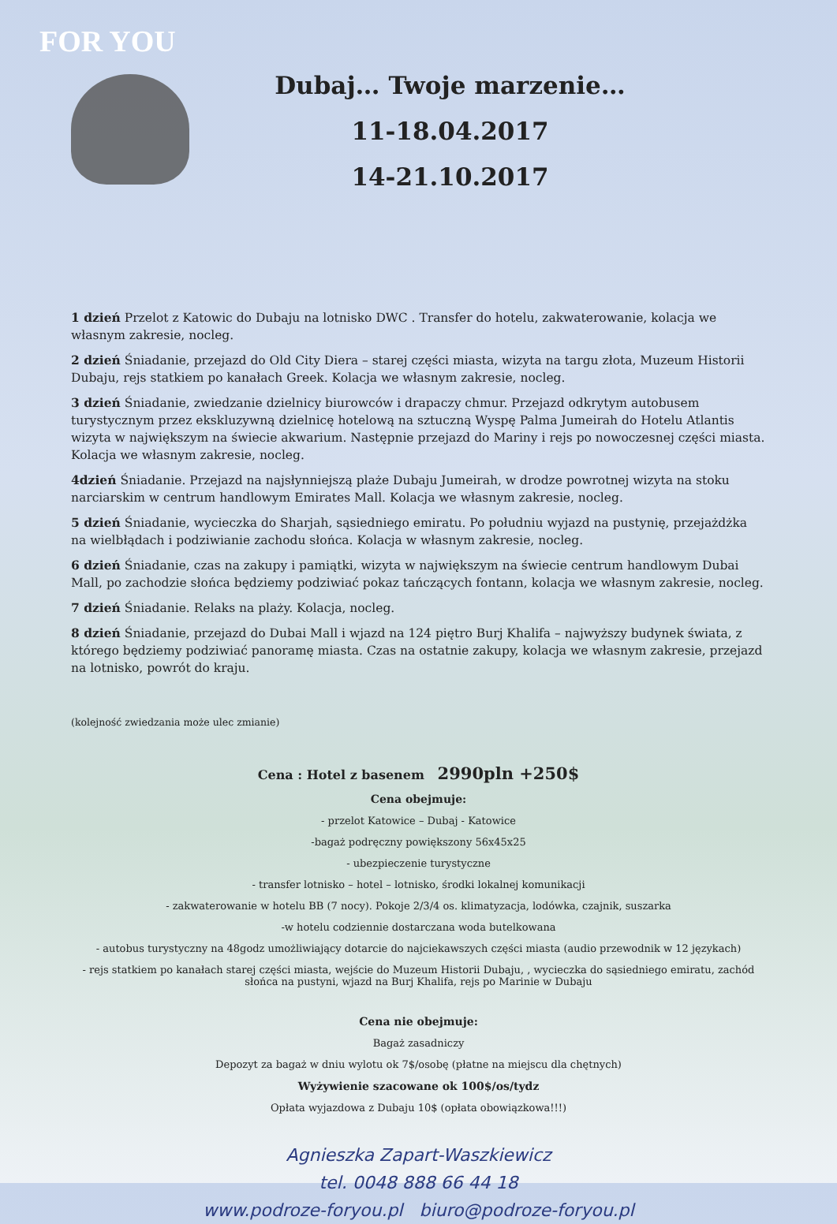FOR YOU
Dubaj… Twoje marzenie…
11-18.04.2017
14-21.10.2017
1 dzień Przelot z Katowic do Dubaju na lotnisko DWC . Transfer do hotelu, zakwaterowanie, kolacja we własnym zakresie, nocleg.
2 dzień Śniadanie, przejazd do Old City Diera – starej części miasta, wizyta na targu złota, Muzeum Historii Dubaju, rejs statkiem po kanałach Greek. Kolacja we własnym zakresie, nocleg.
3 dzień Śniadanie, zwiedzanie dzielnicy biurowców i drapaczy chmur. Przejazd odkrytym autobusem turystycznym przez ekskluzywną dzielnicę hotelową na sztuczną Wyspę Palma Jumeirah do Hotelu Atlantis wizyta w największym na świecie akwarium. Następnie przejazd do Mariny i rejs po nowoczesnej części miasta. Kolacja we własnym zakresie, nocleg.
4dzień Śniadanie. Przejazd na najsłynniejszą plaże Dubaju Jumeirah, w drodze powrotnej wizyta na stoku narciarskim w centrum handlowym Emirates Mall. Kolacja we własnym zakresie, nocleg.
5 dzień Śniadanie, wycieczka do Sharjah, sąsiedniego emiratu. Po południu wyjazd na pustynię, przejażdżka na wielbłądach i podziwianie zachodu słońca. Kolacja w własnym zakresie, nocleg.
6 dzień Śniadanie, czas na zakupy i pamiątki, wizyta w największym na świecie centrum handlowym Dubai Mall, po zachodzie słońca będziemy podziwiać pokaz tańczących fontann, kolacja we własnym zakresie, nocleg.
7 dzień Śniadanie. Relaks na plaży. Kolacja, nocleg.
8 dzień Śniadanie, przejazd do Dubai Mall i wjazd na 124 piętro Burj Khalifa – najwyższy budynek świata, z którego będziemy podziwiać panoramę miasta. Czas na ostatnie zakupy, kolacja we własnym zakresie, przejazd na lotnisko, powrót do kraju.
(kolejność zwiedzania może ulec zmianie)
Cena : Hotel z basenem 2990pln +250$
Cena obejmuje:
- przelot Katowice – Dubaj - Katowice
-bagaż podręczny powiększony 56x45x25
- ubezpieczenie turystyczne
- transfer lotnisko – hotel – lotnisko, środki lokalnej komunikacji
- zakwaterowanie w hotelu BB (7 nocy). Pokoje 2/3/4 os. klimatyzacja, lodówka, czajnik, suszarka
-w hotelu codziennie dostarczana woda butelkowana
- autobus turystyczny na 48godz umożliwiający dotarcie do najciekawszych części miasta (audio przewodnik w 12 językach)
- rejs statkiem po kanałach starej części miasta, wejście do Muzeum Historii Dubaju, , wycieczka do sąsiedniego emiratu, zachód słońca na pustyni, wjazd na Burj Khalifa, rejs po Marinie w Dubaju
Cena nie obejmuje:
Bagaż zasadniczy
Depozyt za bagaż w dniu wylotu ok 7$/osobę (płatne na miejscu dla chętnych)
Wyżywienie szacowane ok 100$/os/tydz
Opłata wyjazdowa z Dubaju 10$ (opłata obowiązkowa!!!)
Agnieszka Zapart-Waszkiewicz
tel. 0048 888 66 44 18
www.podroze-foryou.pl biuro@podroze-foryou.pl